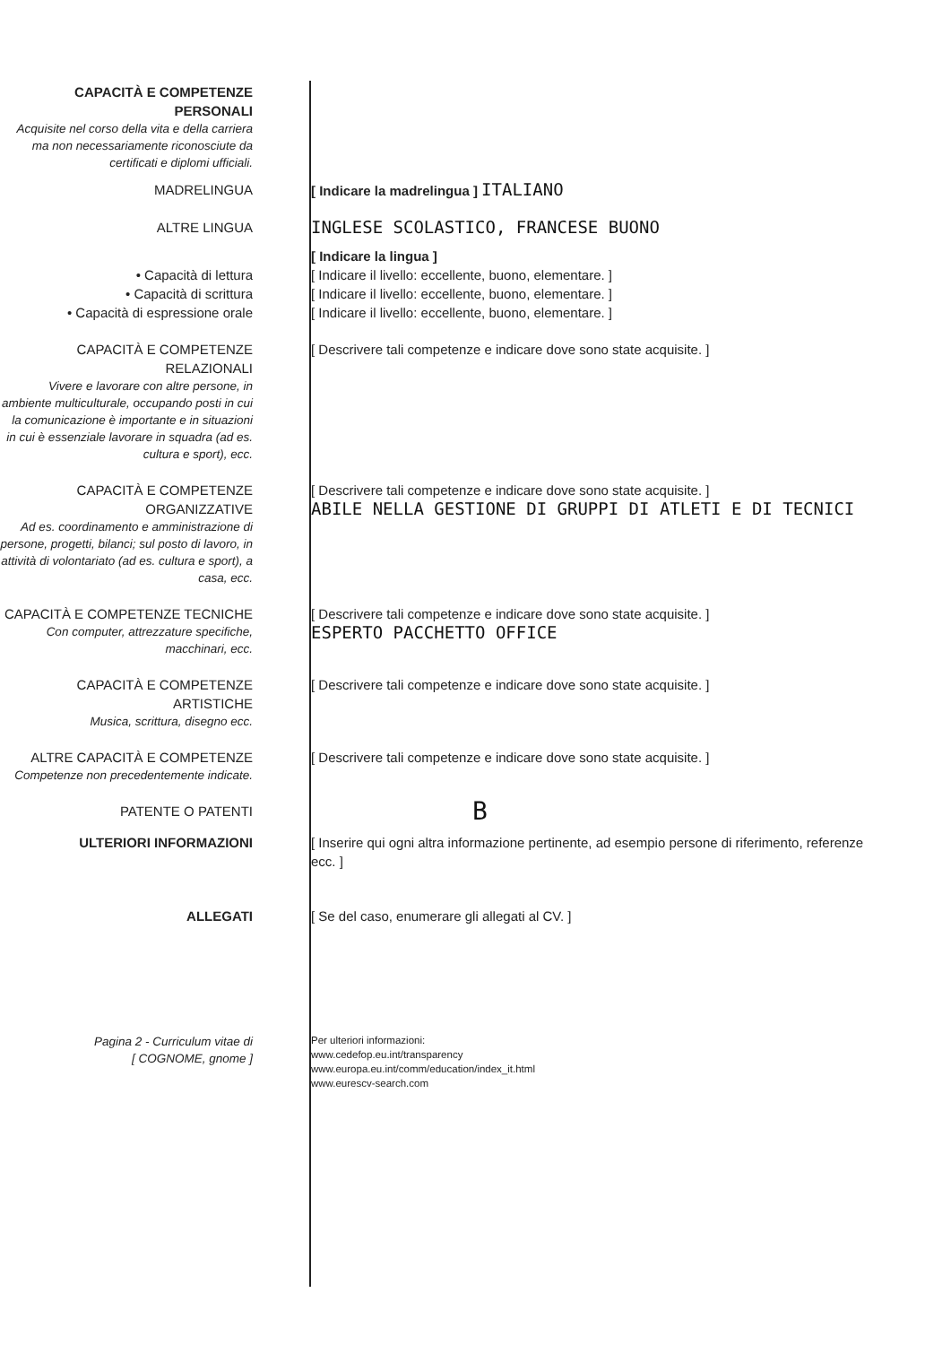CAPACITÀ E COMPETENZE PERSONALI
Acquisite nel corso della vita e della carriera ma non necessariamente riconosciute da certificati e diplomi ufficiali.
MADRELINGUA [ Indicare la madrelingua ] ITALIANO
ALTRE LINGUA
INGLESE SCOLASTICO, FRANCESE BUONO
• Capacità di lettura
• Capacità di scrittura
• Capacità di espressione orale
[ Indicare la lingua ]
[ Indicare il livello: eccellente, buono, elementare. ]
[ Indicare il livello: eccellente, buono, elementare. ]
[ Indicare il livello: eccellente, buono, elementare. ]
CAPACITÀ E COMPETENZE RELAZIONALI
Vivere e lavorare con altre persone, in ambiente multiculturale, occupando posti in cui la comunicazione è importante e in situazioni in cui è essenziale lavorare in squadra (ad es. cultura e sport), ecc.
[ Descrivere tali competenze e indicare dove sono state acquisite. ]
CAPACITÀ E COMPETENZE ORGANIZZATIVE
Ad es. coordinamento e amministrazione di persone, progetti, bilanci; sul posto di lavoro, in attività di volontariato (ad es. cultura e sport), a casa, ecc.
[ Descrivere tali competenze e indicare dove sono state acquisite. ]
ABILE NELLA GESTIONE DI GRUPPI DI ATLETI E DI TECNICI
CAPACITÀ E COMPETENZE TECNICHE
Con computer, attrezzature specifiche, macchinari, ecc.
[ Descrivere tali competenze e indicare dove sono state acquisite. ]
ESPERTO PACCHETTO OFFICE
CAPACITÀ E COMPETENZE ARTISTICHE
Musica, scrittura, disegno ecc.
[ Descrivere tali competenze e indicare dove sono state acquisite. ]
ALTRE CAPACITÀ E COMPETENZE
Competenze non precedentemente indicate.
[ Descrivere tali competenze e indicare dove sono state acquisite. ]
PATENTE O PATENTI
B
ULTERIORI INFORMAZIONI [ Inserire qui ogni altra informazione pertinente, ad esempio persone di riferimento, referenze ecc. ]
ALLEGATI [ Se del caso, enumerare gli allegati al CV. ]
Pagina 2 - Curriculum vitae di
[ COGNOME, gnome ]
Per ulteriori informazioni:
www.cedefop.eu.int/transparency
www.europa.eu.int/comm/education/index_it.html
www.eurescv-search.com